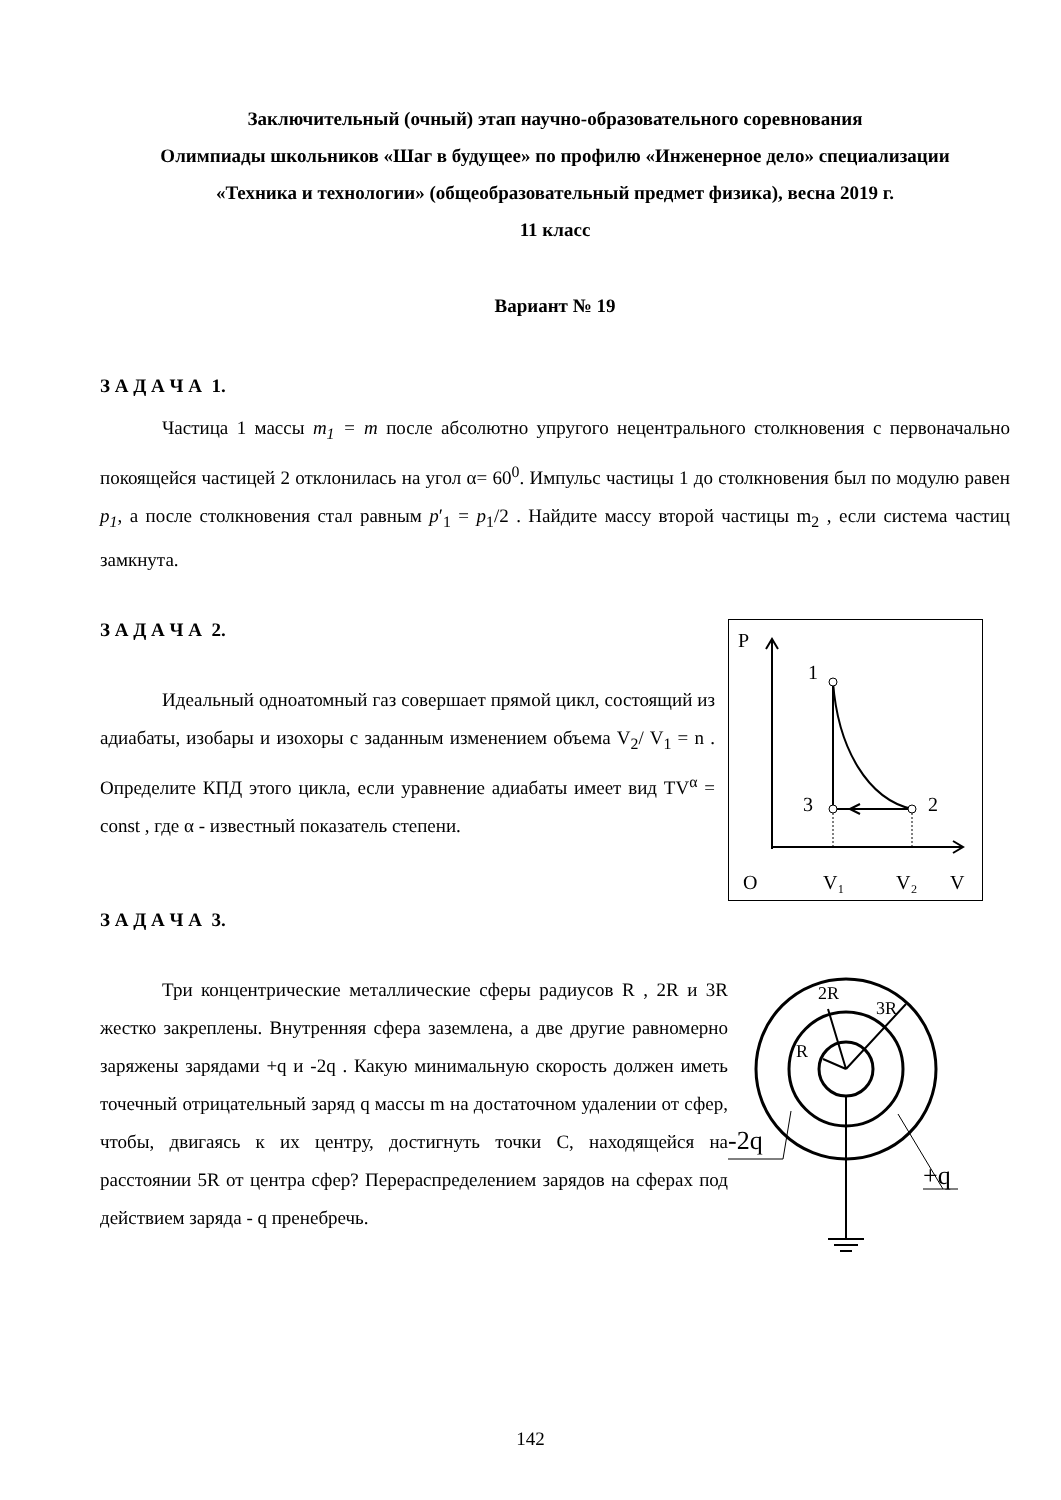Заключительный (очный) этап научно-образовательного соревнования
Олимпиады школьников «Шаг в будущее» по профилю «Инженерное дело» специализации
«Техника и технологии» (общеобразовательный предмет физика), весна 2019 г.
11 класс
Вариант № 19
З А Д А Ч А 1.
Частица 1 массы m<sub>1</sub> = m после абсолютно упругого нецентрального столкновения с первоначально покоящейся частицей 2 отклонилась на угол α= 60<sup>0</sup>. Импульс частицы 1 до столкновения был по модулю равен p<sub>1</sub>, а после столкновения стал равным p′<sub>1</sub> = p<sub>1</sub>/2 . Найдите массу второй частицы m<sub>2</sub> , если система частиц замкнута.
З А Д А Ч А 2.
Идеальный одноатомный газ совершает прямой цикл, состоящий из адиабаты, изобары и изохоры с заданным изменением объема V<sub>2</sub>/ V<sub>1</sub> = n . Определите КПД этого цикла, если уравнение адиабаты имеет вид TV<sup>α</sup> = const , где α - известный показатель степени.
P
1
3
2
O
V₁
V₂
V
З А Д А Ч А 3.
Три концентрические металлические сферы радиусов R , 2R и 3R жестко закреплены. Внутренняя сфера заземлена, а две другие равномерно заряжены зарядами +q и -2q . Какую минимальную скорость должен иметь точечный отрицательный заряд q массы m на достаточном удалении от сфер, чтобы, двигаясь к их центру, достигнуть точки C, находящейся на расстоянии 5R от центра сфер? Перераспределением зарядов на сферах под действием заряда - q пренебречь.
2R
3R
R
-2q
+q
142